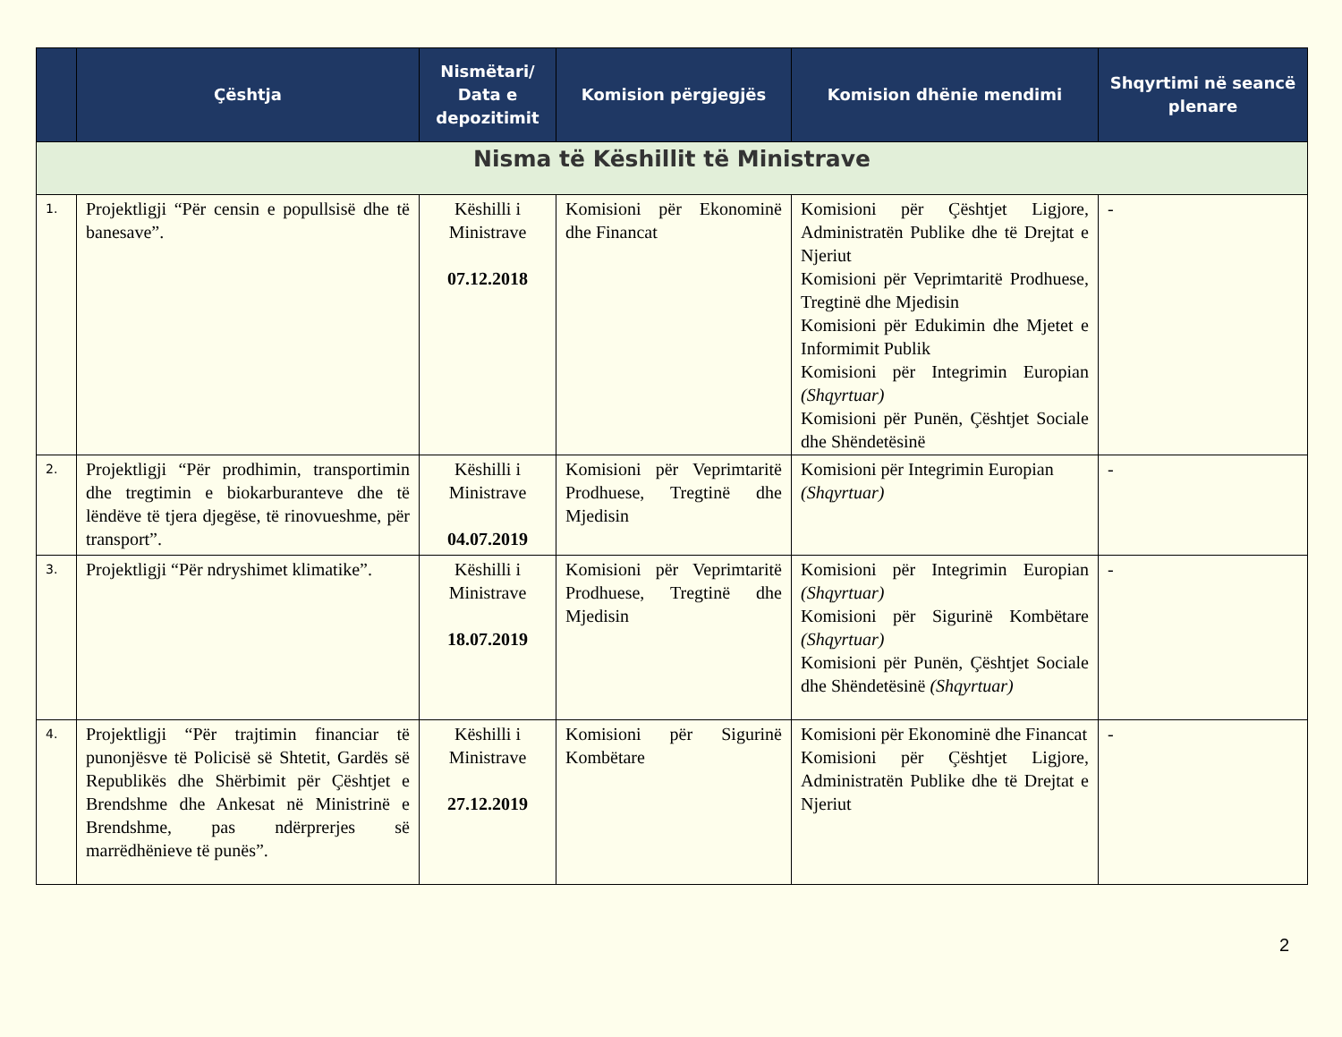| | Çështja | Nismëtari/ Data e depozitimit | Komision përgjegjës | Komision dhënie mendimi | Shqyrtimi në seancë plenare |
| --- | --- | --- | --- | --- | --- |
| Nisma të Këshillit të Ministrave | | | | | |
| 1. | Projektligji “Për censin e popullsisë dhe të banesave”. | Këshilli i Ministrave 07.12.2018 | Komisioni për Ekonominë dhe Financat | Komisioni për Çështjet Ligjore, Administratën Publike dhe të Drejtat e Njeriut Komisioni për Veprimtaritë Prodhuese, Tregtinë dhe Mjedisin Komisioni për Edukimin dhe Mjetet e Informimit Publik Komisioni për Integrimin Europian (Shqyrtuar) Komisioni për Punën, Çështjet Sociale dhe Shëndetësinë | - |
| 2. | Projektligji “Për prodhimin, transportimin dhe tregtimin e biokarburanteve dhe të lëndëve të tjera djegëse, të rinovueshme, për transport”. | Këshilli i Ministrave 04.07.2019 | Komisioni për Veprimtaritë Prodhuese, Tregtinë dhe Mjedisin | Komisioni për Integrimin Europian (Shqyrtuar) | - |
| 3. | Projektligji “Për ndryshimet klimatike”. | Këshilli i Ministrave 18.07.2019 | Komisioni për Veprimtaritë Prodhuese, Tregtinë dhe Mjedisin | Komisioni për Integrimin Europian (Shqyrtuar) Komisioni për Sigurinë Kombëtare (Shqyrtuar) Komisioni për Punën, Çështjet Sociale dhe Shëndetësinë (Shqyrtuar) | - |
| 4. | Projektligji “Për trajtimin financiar të punonjësve të Policisë së Shtetit, Gardës së Republikës dhe Shërbimit për Çështjet e Brendshme dhe Ankesat në Ministrinë e Brendshme, pas ndërprerjes së marrëdhënieve të punës”. | Këshilli i Ministrave 27.12.2019 | Komisioni për Sigurinë Kombëtare | Komisioni për Ekonominë dhe Financat Komisioni për Çështjet Ligjore, Administratën Publike dhe të Drejtat e Njeriut | - |
2